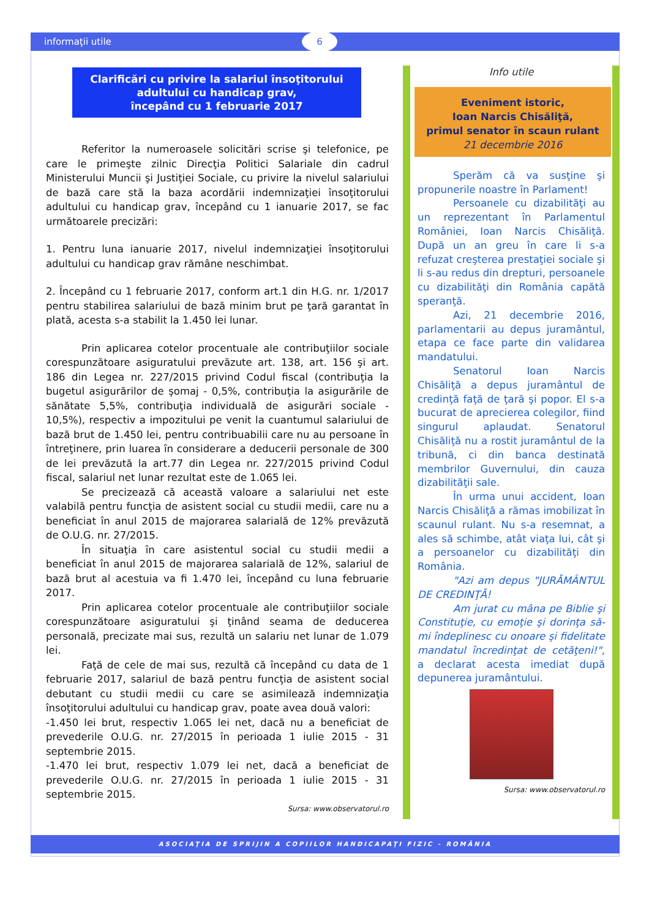informaţii utile 6
Clarificări cu privire la salariul însoţitorului adultului cu handicap grav,
începând cu 1 februarie 2017
Referitor la numeroasele solicitări scrise şi telefonice, pe care le primeşte zilnic Direcţia Politici Salariale din cadrul Ministerului Muncii şi Justiţiei Sociale, cu privire la nivelul salariului de bază care stă la baza acordării indemnizaţiei însoţitorului adultului cu handicap grav, începând cu 1 ianuarie 2017, se fac următoarele precizări:
1. Pentru luna ianuarie 2017, nivelul indemnizaţiei însoţitorului adultului cu handicap grav rămâne neschimbat.
2. Începând cu 1 februarie 2017, conform art.1 din H.G. nr. 1/2017 pentru stabilirea salariului de bază minim brut pe ţară garantat în plată, acesta s-a stabilit la 1.450 lei lunar.
Prin aplicarea cotelor procentuale ale contribuţiilor sociale corespunzătoare asiguratului prevăzute art. 138, art. 156 şi art. 186 din Legea nr. 227/2015 privind Codul fiscal (contribuţia la bugetul asigurărilor de şomaj - 0,5%, contribuţia la asigurările de sănătate 5,5%, contribuţia individuală de asigurări sociale - 10,5%), respectiv a impozitului pe venit la cuantumul salariului de bază brut de 1.450 lei, pentru contribuabilii care nu au persoane în întreţinere, prin luarea în considerare a deducerii personale de 300 de lei prevăzută la art.77 din Legea nr. 227/2015 privind Codul fiscal, salariul net lunar rezultat este de 1.065 lei.
Se precizează că această valoare a salariului net este valabilă pentru funcţia de asistent social cu studii medii, care nu a beneficiat în anul 2015 de majorarea salarială de 12% prevăzută de O.U.G. nr. 27/2015.
În situaţia în care asistentul social cu studii medii a beneficiat în anul 2015 de majorarea salarială de 12%, salariul de bază brut al acestuia va fi 1.470 lei, începând cu luna februarie 2017.
Prin aplicarea cotelor procentuale ale contribuţiilor sociale corespunzătoare asiguratului şi ţinând seama de deducerea personală, precizate mai sus, rezultă un salariu net lunar de 1.079 lei.
Faţă de cele de mai sus, rezultă că începând cu data de 1 februarie 2017, salariul de bază pentru funcţia de asistent social debutant cu studii medii cu care se asimilează indemnizaţia însoţitorului adultului cu handicap grav, poate avea două valori:
-1.450 lei brut, respectiv 1.065 lei net, dacă nu a beneficiat de prevederile O.U.G. nr. 27/2015 în perioada 1 iulie 2015 - 31 septembrie 2015.
-1.470 lei brut, respectiv 1.079 lei net, dacă a beneficiat de prevederile O.U.G. nr. 27/2015 în perioada 1 iulie 2015 - 31 septembrie 2015.
Sursa: www.observatorul.ro
Info utile
Eveniment istoric,
Ioan Narcis Chisăliţă,
primul senator în scaun rulant
21 decembrie 2016
Sperăm că va susţine şi propunerile noastre în Parlament!
Persoanele cu dizabilităţi au un reprezentant în Parlamentul României, Ioan Narcis Chisăliţă. După un an greu în care li s-a refuzat creşterea prestaţiei sociale şi li s-au redus din drepturi, persoanele cu dizabilităţi din România capătă speranţă.
Azi, 21 decembrie 2016, parlamentarii au depus juramântul, etapa ce face parte din validarea mandatului.
Senatorul Ioan Narcis Chisăliţă a depus juramântul de credinţă faţă de ţară şi popor. El s-a bucurat de aprecierea colegilor, fiind singurul aplaudat. Senatorul Chisăliţă nu a rostit juramântul de la tribună, ci din banca destinată membrilor Guvernului, din cauza dizabilităţii sale.
În urma unui accident, Ioan Narcis Chisăliţă a rămas imobilizat în scaunul rulant. Nu s-a resemnat, a ales să schimbe, atât viaţa lui, cât şi a persoanelor cu dizabilităţi din România.
"Azi am depus "JURĂMÂNTUL DE CREDINŢĂ!
Am jurat cu mâna pe Biblie şi Constituţie, cu emoţie şi dorinţa să-mi îndeplinesc cu onoare şi fidelitate mandatul încredinţat de cetăţeni!", a declarat acesta imediat după depunerea juramântului.
Sursa: www.observatorul.ro
ASOCIAŢIA DE SPRIJIN A COPIILOR HANDICAPAŢI FIZIC - ROMÂNIA